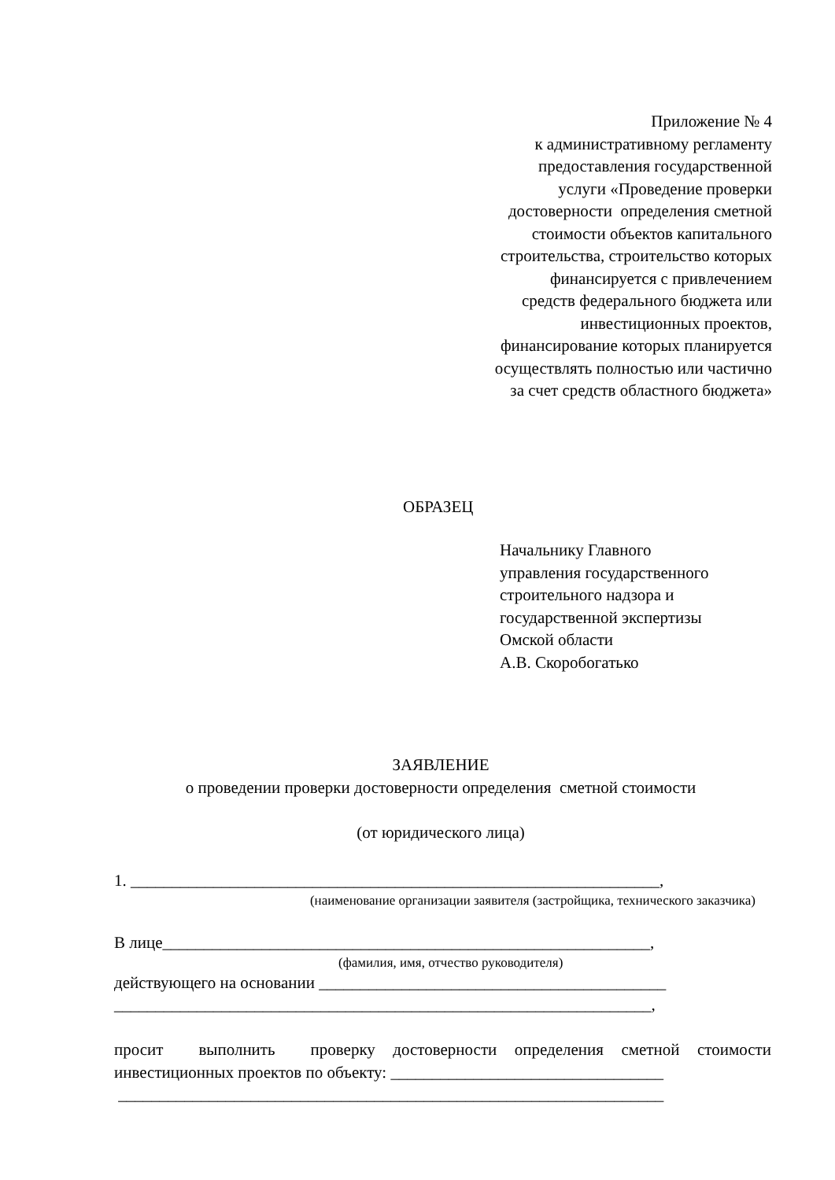Приложение № 4
к административному регламенту
предоставления государственной
услуги «Проведение проверки
достоверности определения сметной
стоимости объектов капитального
строительства, строительство которых
финансируется с привлечением
средств федерального бюджета или
инвестиционных проектов,
финансирование которых планируется
осуществлять полностью или частично
за счет средств областного бюджета»
ОБРАЗЕЦ
Начальнику Главного
управления государственного
строительного надзора и
государственной экспертизы
Омской области
А.В. Скоробогатько
ЗАЯВЛЕНИЕ
о проведении проверки достоверности определения сметной стоимости
(от юридического лица)
1. ________________________________________________________________,
(наименование организации заявителя (застройщика, технического заказчика)
В лице___________________________________________________________,
(фамилия, имя, отчество руководителя)
действующего на основании __________________________________________
_________________________________________________________________,
просит выполнить проверку достоверности определения сметной стоимости инвестиционных проектов по объекту: _________________________________
__________________________________________________________________